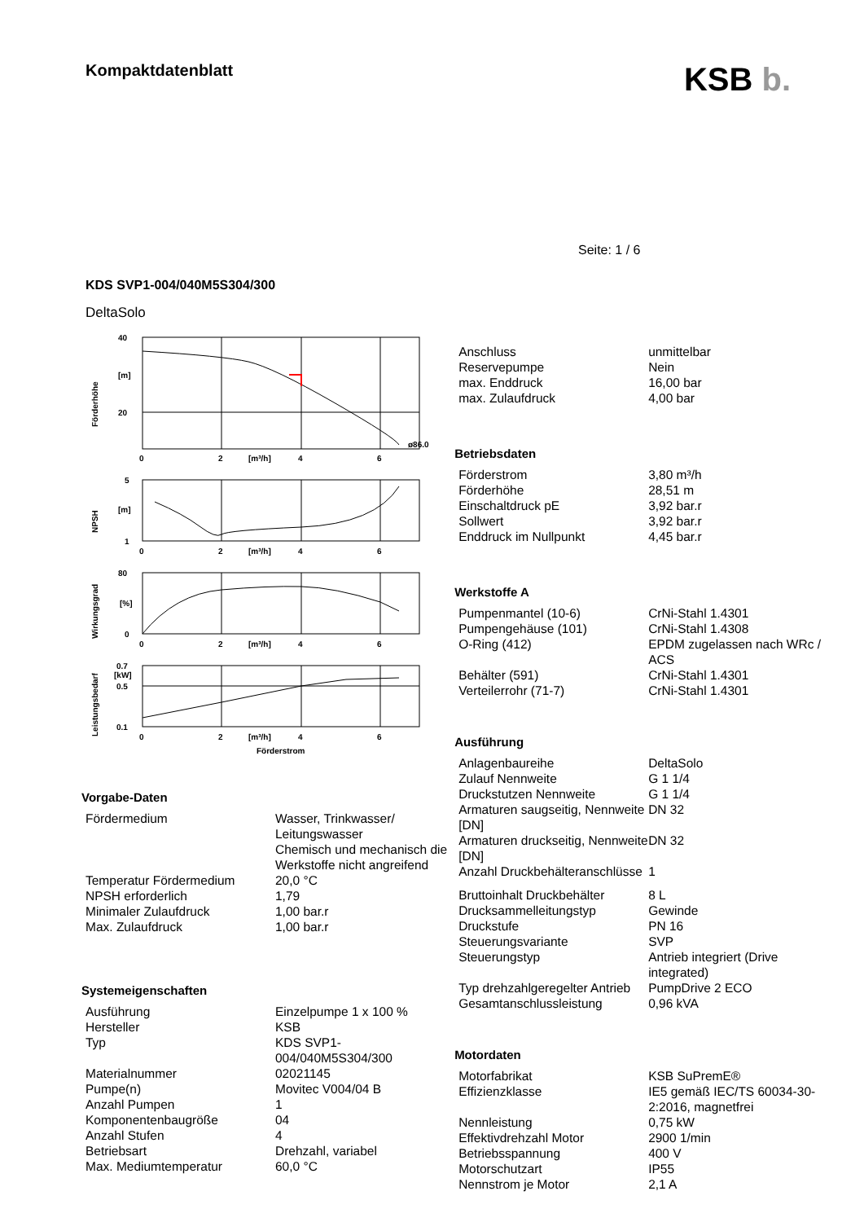Kompaktdatenblatt
KSB b.
Seite: 1 / 6
KDS SVP1-004/040M5S304/300
DeltaSolo
40
[m]
20
ø86.0
0
2
[m³/h]
4
6
5
[m]
1
0
2
[m³/h]
4
6
80
[%]
0
0
2
[m³/h]
4
6
0.7
[kW]
0.5
0.1
0
2
[m³/h]
4
6
Förderstrom
Förderhöhe
NPSH
Wirkungsgrad
Leistungsbedarf
Vorgabe-Daten
| Fördermedium | Wasser, Trinkwasser/ Leitungswasser Chemisch und mechanisch die Werkstoffe nicht angreifend |
| Temperatur Fördermedium | 20,0 °C |
| NPSH erforderlich | 1,79 |
| Minimaler Zulaufdruck | 1,00 bar.r |
| Max. Zulaufdruck | 1,00 bar.r |
Systemeigenschaften
| Ausführung | Einzelpumpe 1 x 100 % |
| Hersteller | KSB |
| Typ | KDS SVP1- 004/040M5S304/300 |
| Materialnummer | 02021145 |
| Pumpe(n) | Movitec V004/04 B |
| Anzahl Pumpen | 1 |
| Komponentenbaugröße | 04 |
| Anzahl Stufen | 4 |
| Betriebsart | Drehzahl, variabel |
| Max. Mediumtemperatur | 60,0 °C |
| Anschluss | unmittelbar |
| Reservepumpe | Nein |
| max. Enddruck | 16,00 bar |
| max. Zulaufdruck | 4,00 bar |
Betriebsdaten
| Förderstrom | 3,80 m³/h |
| Förderhöhe | 28,51 m |
| Einschaltdruck pE | 3,92 bar.r |
| Sollwert | 3,92 bar.r |
| Enddruck im Nullpunkt | 4,45 bar.r |
Werkstoffe A
| Pumpenmantel (10-6) | CrNi-Stahl 1.4301 |
| Pumpengehäuse (101) | CrNi-Stahl 1.4308 |
| O-Ring (412) | EPDM zugelassen nach WRc / ACS |
| Behälter (591) | CrNi-Stahl 1.4301 |
| Verteilerrohr (71-7) | CrNi-Stahl 1.4301 |
Ausführung
| Anlagenbaureihe | DeltaSolo |
| Zulauf Nennweite | G 1 1/4 |
| Druckstutzen Nennweite | G 1 1/4 |
| Armaturen saugseitig, Nennweite [DN] | DN 32 |
| Armaturen druckseitig, Nennweite [DN] | DN 32 |
| Anzahl Druckbehälteranschlüsse | 1 |
| Bruttoinhalt Druckbehälter | 8 L |
| Drucksammelleitungstyp | Gewinde |
| Druckstufe | PN 16 |
| Steuerungsvariante | SVP |
| Steuerungstyp | Antrieb integriert (Drive integrated) |
| Typ drehzahlgeregelter Antrieb | PumpDrive 2 ECO |
| Gesamtanschlussleistung | 0,96 kVA |
Motordaten
| Motorfabrikat | KSB SuPremE® |
| Effizienzklasse | IE5 gemäß IEC/TS 60034-30-2:2016, magnetfrei |
| Nennleistung | 0,75 kW |
| Effektivdrehzahl Motor | 2900 1/min |
| Betriebsspannung | 400 V |
| Motorschutzart | IP55 |
| Nennstrom je Motor | 2,1 A |